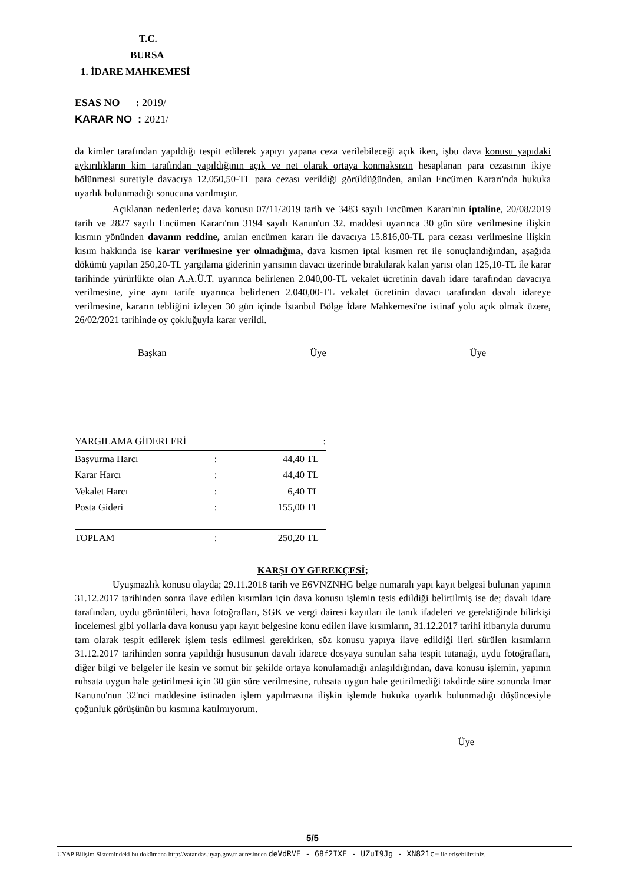T.C.
BURSA
1. İDARE MAHKEMESİ
ESAS NO : 2019/
KARAR NO : 2021/
da kimler tarafından yapıldığı tespit edilerek yapıyı yapana ceza verilebileceği açık iken, işbu dava konusu yapıdaki aykırılıkların kim tarafından yapıldığının açık ve net olarak ortaya konmaksızın hesaplanan para cezasının ikiye bölünmesi suretiyle davacıya 12.050,50-TL para cezası verildiği görüldüğünden, anılan Encümen Kararı'nda hukuka uyarlık bulunmadığı sonucuna varılmıştır.
Açıklanan nedenlerle; dava konusu 07/11/2019 tarih ve 3483 sayılı Encümen Kararı'nın iptaline, 20/08/2019 tarih ve 2827 sayılı Encümen Kararı'nın 3194 sayılı Kanun'un 32. maddesi uyarınca 30 gün süre verilmesine ilişkin kısmın yönünden davanın reddine, anılan encümen kararı ile davacıya 15.816,00-TL para cezası verilmesine ilişkin kısım hakkında ise karar verilmesine yer olmadığına, dava kısmen iptal kısmen ret ile sonuçlandığından, aşağıda dökümü yapılan 250,20-TL yargılama giderinin yarısının davacı üzerinde bırakılarak kalan yarısı olan 125,10-TL ile karar tarihinde yürürlükte olan A.A.Ü.T. uyarınca belirlenen 2.040,00-TL vekalet ücretinin davalı idare tarafından davacıya verilmesine, yine aynı tarife uyarınca belirlenen 2.040,00-TL vekalet ücretinin davacı tarafından davalı idareye verilmesine, kararın tebliğini izleyen 30 gün içinde İstanbul Bölge İdare Mahkemesi'ne istinaf yolu açık olmak üzere, 26/02/2021 tarihinde oy çokluğuyla karar verildi.
Başkan Üye Üye
| YARGILAMA GİDERLERİ : | | |
| Başvurma Harcı | : | 44,40 TL |
| Karar Harcı | : | 44,40 TL |
| Vekalet Harcı | : | 6,40 TL |
| Posta Gideri | : | 155,00 TL |
| TOPLAM | : | 250,20 TL |
KARŞI OY GEREKÇESİ;
Uyuşmazlık konusu olayda; 29.11.2018 tarih ve E6VNZNHG belge numaralı yapı kayıt belgesi bulunan yapının 31.12.2017 tarihinden sonra ilave edilen kısımları için dava konusu işlemin tesis edildiği belirtilmiş ise de; davalı idare tarafından, uydu görüntüleri, hava fotoğrafları, SGK ve vergi dairesi kayıtları ile tanık ifadeleri ve gerektiğinde bilirkişi incelemesi gibi yollarla dava konusu yapı kayıt belgesine konu edilen ilave kısımların, 31.12.2017 tarihi itibarıyla durumu tam olarak tespit edilerek işlem tesis edilmesi gerekirken, söz konusu yapıya ilave edildiği ileri sürülen kısımların 31.12.2017 tarihinden sonra yapıldığı hususunun davalı idarece dosyaya sunulan saha tespit tutanağı, uydu fotoğrafları, diğer bilgi ve belgeler ile kesin ve somut bir şekilde ortaya konulamadığı anlaşıldığından, dava konusu işlemin, yapının ruhsata uygun hale getirilmesi için 30 gün süre verilmesine, ruhsata uygun hale getirilmediği takdirde süre sonunda İmar Kanunu'nun 32'nci maddesine istinaden işlem yapılmasına ilişkin işlemde hukuka uyarlık bulunmadığı düşüncesiyle çoğunluk görüşünün bu kısmına katılmıyorum.
Üye
5/5
UYAP Bilişim Sistemindeki bu dokümana http://vatandas.uyap.gov.tr adresinden deVdRVE - 68f2IXF - UZuI9Jg - XN821c= ile erişebilirsiniz.